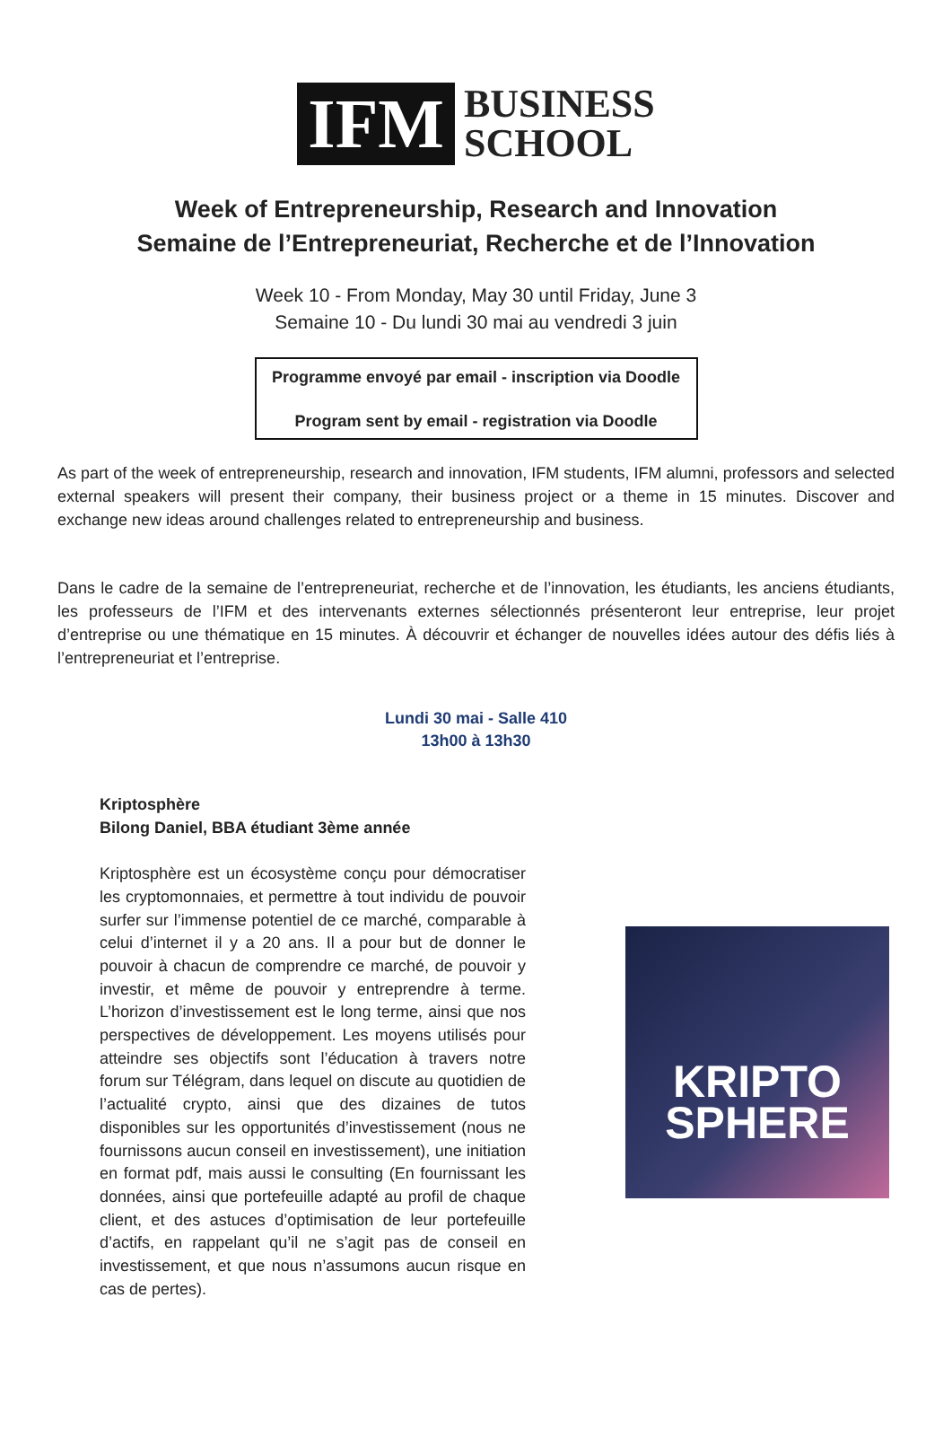IFM
BUSINESS
SCHOOL
Week of Entrepreneurship, Research and Innovation
Semaine de l’Entrepreneuriat, Recherche et de l’Innovation
Week 10 - From Monday, May 30 until Friday, June 3
Semaine 10 - Du lundi 30 mai au vendredi 3 juin
Programme envoyé par email - inscription via Doodle
Program sent by email - registration via Doodle
As part of the week of entrepreneurship, research and innovation, IFM students, IFM alumni, professors and selected external speakers will present their company, their business project or a theme in 15 minutes. Discover and exchange new ideas around challenges related to entrepreneurship and business.
Dans le cadre de la semaine de l’entrepreneuriat, recherche et de l’innovation, les étudiants, les anciens étudiants, les professeurs de l’IFM et des intervenants externes sélectionnés présenteront leur entreprise, leur projet d’entreprise ou une thématique en 15 minutes. À découvrir et échanger de nouvelles idées autour des défis liés à l’entrepreneuriat et l’entreprise.
Lundi 30 mai - Salle 410
13h00 à 13h30
Kriptosphère
Bilong Daniel, BBA étudiant 3ème année
Kriptosphère est un écosystème conçu pour démocratiser les cryptomonnaies, et permettre à tout individu de pouvoir surfer sur l’immense potentiel de ce marché, comparable à celui d’internet il y a 20 ans. Il a pour but de donner le pouvoir à chacun de comprendre ce marché, de pouvoir y investir, et même de pouvoir y entreprendre à terme. L’horizon d’investissement est le long terme, ainsi que nos perspectives de développement. Les moyens utilisés pour atteindre ses objectifs sont l’éducation à travers notre forum sur Télégram, dans lequel on discute au quotidien de l’actualité crypto, ainsi que des dizaines de tutos disponibles sur les opportunités d’investissement (nous ne fournissons aucun conseil en investissement), une initiation en format pdf, mais aussi le consulting (En fournissant les données, ainsi que portefeuille adapté au profil de chaque client, et des astuces d’optimisation de leur portefeuille d’actifs, en rappelant qu’il ne s’agit pas de conseil en investissement, et que nous n’assumons aucun risque en cas de pertes).
KRIPTO
SPHERE